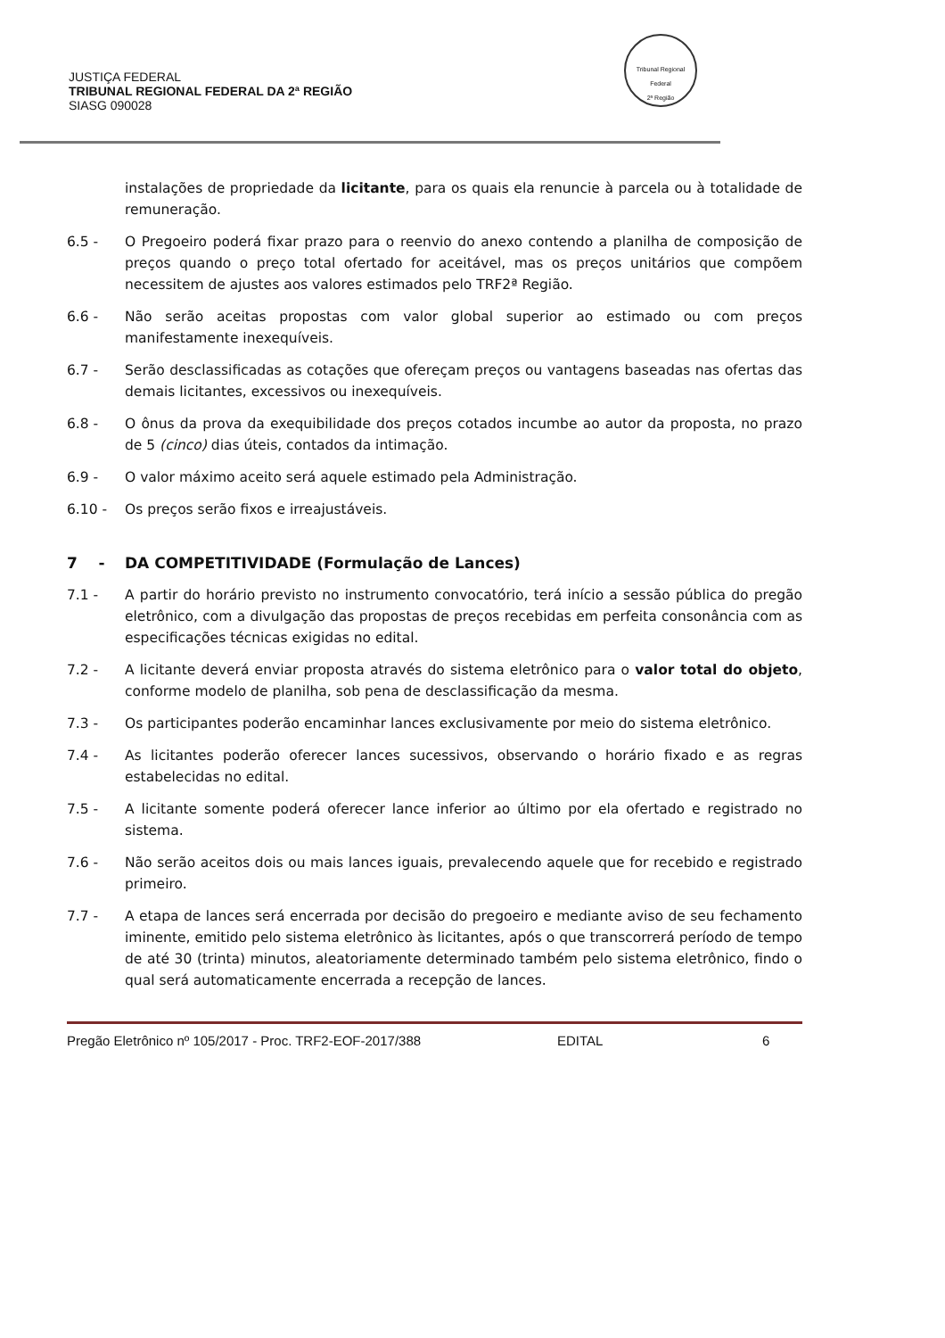JUSTIÇA FEDERAL
TRIBUNAL REGIONAL FEDERAL DA 2ª REGIÃO
SIASG 090028
Tribunal Regional Federal
2ª Região
instalações de propriedade da licitante, para os quais ela renuncie à parcela ou à totalidade de remuneração.
6.5 - O Pregoeiro poderá fixar prazo para o reenvio do anexo contendo a planilha de composição de preços quando o preço total ofertado for aceitável, mas os preços unitários que compõem necessitem de ajustes aos valores estimados pelo TRF2ª Região.
6.6 - Não serão aceitas propostas com valor global superior ao estimado ou com preços manifestamente inexequíveis.
6.7 - Serão desclassificadas as cotações que ofereçam preços ou vantagens baseadas nas ofertas das demais licitantes, excessivos ou inexequíveis.
6.8 - O ônus da prova da exequibilidade dos preços cotados incumbe ao autor da proposta, no prazo de 5 (cinco) dias úteis, contados da intimação.
6.9 - O valor máximo aceito será aquele estimado pela Administração.
6.10 - Os preços serão fixos e irreajustáveis.
7 - DA COMPETITIVIDADE (Formulação de Lances)
7.1 - A partir do horário previsto no instrumento convocatório, terá início a sessão pública do pregão eletrônico, com a divulgação das propostas de preços recebidas em perfeita consonância com as especificações técnicas exigidas no edital.
7.2 - A licitante deverá enviar proposta através do sistema eletrônico para o valor total do objeto, conforme modelo de planilha, sob pena de desclassificação da mesma.
7.3 - Os participantes poderão encaminhar lances exclusivamente por meio do sistema eletrônico.
7.4 - As licitantes poderão oferecer lances sucessivos, observando o horário fixado e as regras estabelecidas no edital.
7.5 - A licitante somente poderá oferecer lance inferior ao último por ela ofertado e registrado no sistema.
7.6 - Não serão aceitos dois ou mais lances iguais, prevalecendo aquele que for recebido e registrado primeiro.
7.7 - A etapa de lances será encerrada por decisão do pregoeiro e mediante aviso de seu fechamento iminente, emitido pelo sistema eletrônico às licitantes, após o que transcorrerá período de tempo de até 30 (trinta) minutos, aleatoriamente determinado também pelo sistema eletrônico, findo o qual será automaticamente encerrada a recepção de lances.
Pregão Eletrônico nº 105/2017 - Proc. TRF2-EOF-2017/388 EDITAL 6